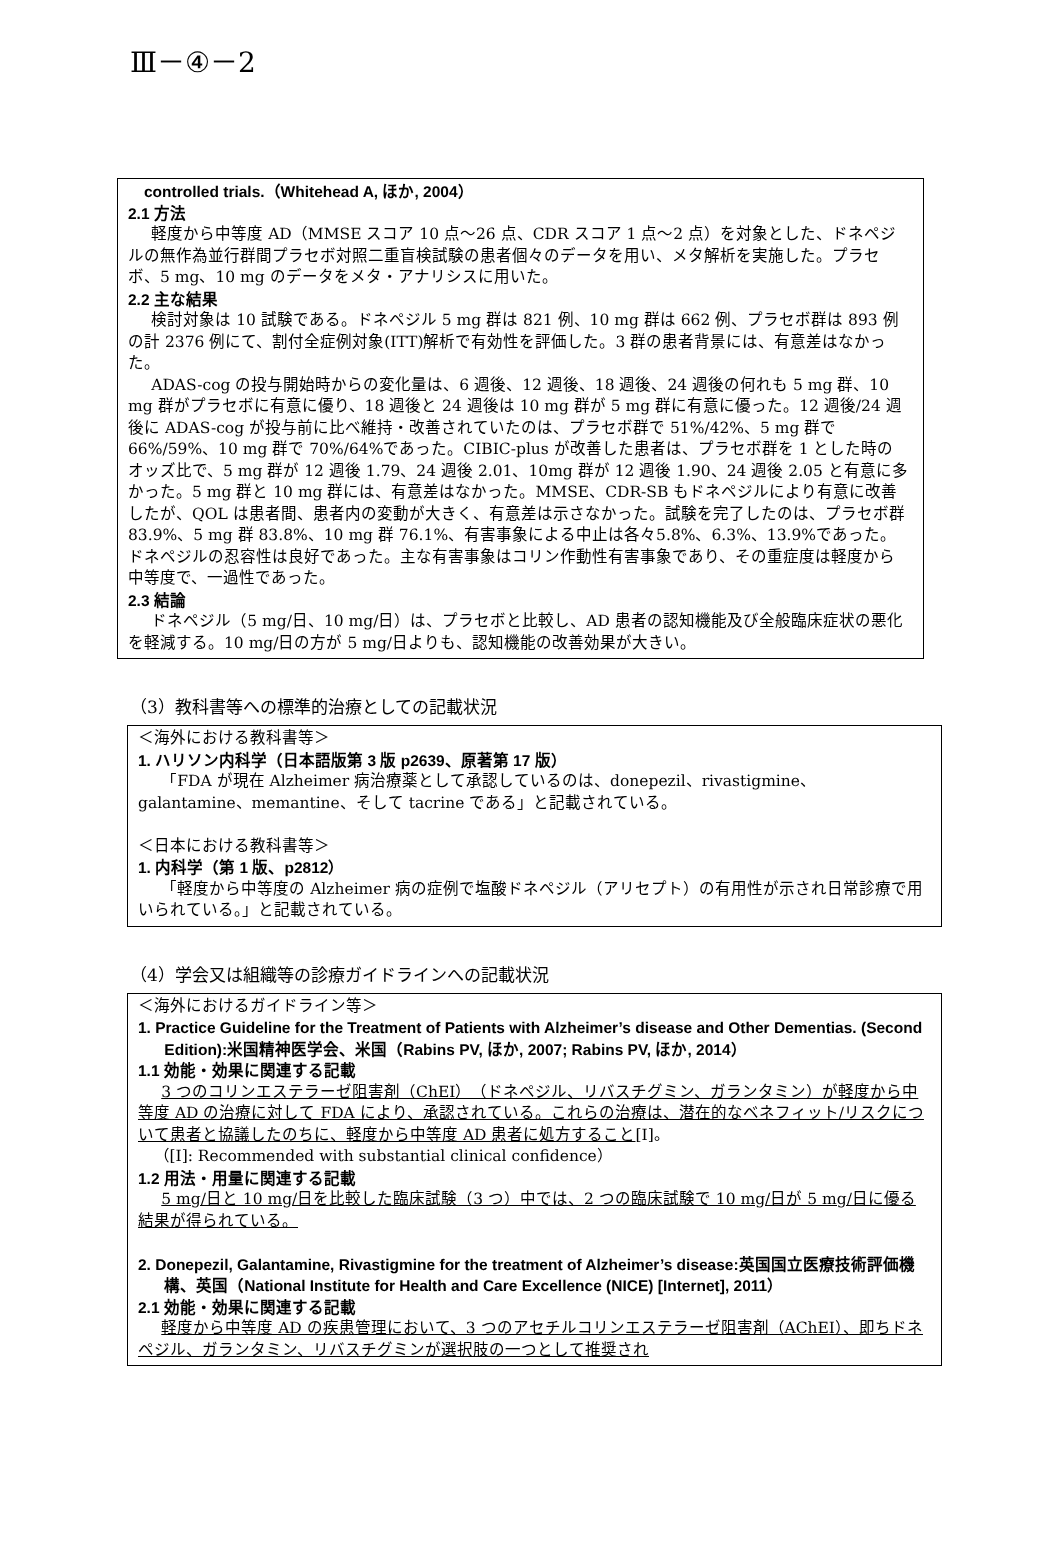Ⅲ－④－2
controlled trials.（Whitehead A, ほか, 2004）
2.1 方法
軽度から中等度 AD（MMSE スコア 10 点～26 点、CDR スコア 1 点～2 点）を対象とした、ドネペジルの無作為並行群間プラセボ対照二重盲検試験の患者個々のデータを用い、メタ解析を実施した。プラセボ、5 mg、10 mg のデータをメタ・アナリシスに用いた。
2.2 主な結果
検討対象は 10 試験である。ドネペジル 5 mg 群は 821 例、10 mg 群は 662 例、プラセボ群は 893 例の計 2376 例にて、割付全症例対象(ITT)解析で有効性を評価した。3 群の患者背景には、有意差はなかった。
ADAS-cog の投与開始時からの変化量は、6 週後、12 週後、18 週後、24 週後の何れも 5 mg 群、10 mg 群がプラセボに有意に優り、18 週後と 24 週後は 10 mg 群が 5 mg 群に有意に優った。12 週後/24 週後に ADAS-cog が投与前に比べ維持・改善されていたのは、プラセボ群で 51%/42%、5 mg 群で 66%/59%、10 mg 群で 70%/64%であった。CIBIC-plus が改善した患者は、プラセボ群を 1 とした時のオッズ比で、5 mg 群が 12 週後 1.79、24 週後 2.01、10mg 群が 12 週後 1.90、24 週後 2.05 と有意に多かった。5 mg 群と 10 mg 群には、有意差はなかった。MMSE、CDR-SB もドネペジルにより有意に改善したが、QOL は患者間、患者内の変動が大きく、有意差は示さなかった。試験を完了したのは、プラセボ群 83.9%、5 mg 群 83.8%、10 mg 群 76.1%、有害事象による中止は各々5.8%、6.3%、13.9%であった。ドネペジルの忍容性は良好であった。主な有害事象はコリン作動性有害事象であり、その重症度は軽度から中等度で、一過性であった。
2.3 結論
ドネペジル（5 mg/日、10 mg/日）は、プラセボと比較し、AD 患者の認知機能及び全般臨床症状の悪化を軽減する。10 mg/日の方が 5 mg/日よりも、認知機能の改善効果が大きい。
（3）教科書等への標準的治療としての記載状況
＜海外における教科書等＞
1. ハリソン内科学（日本語版第 3 版 p2639、原著第 17 版）
「FDA が現在 Alzheimer 病治療薬として承認しているのは、donepezil、rivastigmine、galantamine、memantine、そして tacrine である」と記載されている。
＜日本における教科書等＞
1. 内科学（第 1 版、p2812）
「軽度から中等度の Alzheimer 病の症例で塩酸ドネペジル（アリセプト）の有用性が示され日常診療で用いられている。」と記載されている。
（4）学会又は組織等の診療ガイドラインへの記載状況
＜海外におけるガイドライン等＞
1. Practice Guideline for the Treatment of Patients with Alzheimer’s disease and Other Dementias. (Second Edition):米国精神医学会、米国（Rabins PV, ほか, 2007; Rabins PV, ほか, 2014）
1.1 効能・効果に関連する記載
3 つのコリンエステラーゼ阻害剤（ChEI）（ドネペジル、リバスチグミン、ガランタミン）が軽度から中等度 AD の治療に対して FDA により、承認されている。これらの治療は、潜在的なベネフィット/リスクについて患者と協議したのちに、軽度から中等度 AD 患者に処方すること[I]。
（[I]: Recommended with substantial clinical confidence）
1.2 用法・用量に関連する記載
5 mg/日と 10 mg/日を比較した臨床試験（3 つ）中では、2 つの臨床試験で 10 mg/日が 5 mg/日に優る結果が得られている。
2. Donepezil, Galantamine, Rivastigmine for the treatment of Alzheimer’s disease:英国国立医療技術評価機構、英国（National Institute for Health and Care Excellence (NICE) [Internet], 2011）
2.1 効能・効果に関連する記載
軽度から中等度 AD の疾患管理において、3 つのアセチルコリンエステラーゼ阻害剤（AChEI）、即ちドネペジル、ガランタミン、リバスチグミンが選択肢の一つとして推奨され